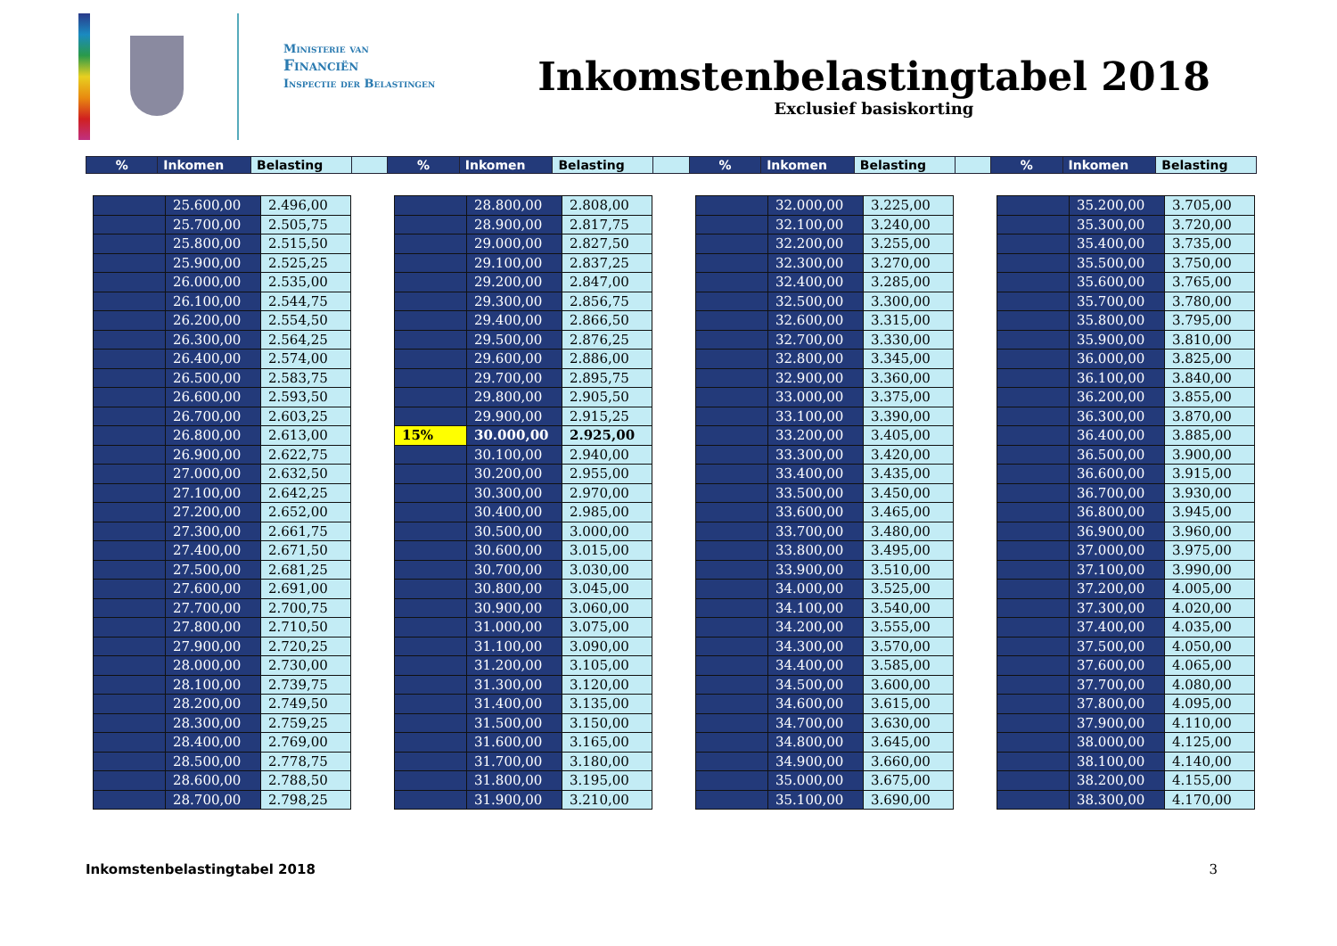Ministerie van
Financiën
Inspectie der Belastingen
Inkomstenbelastingtabel 2018
Exclusief basiskorting
| % | Inkomen | Belasting | | % | Inkomen | Belasting | | % | Inkomen | Belasting | | % | Inkomen | Belasting |
| | 25.600,00 | 2.496,00 |
| | 25.700,00 | 2.505,75 |
| | 25.800,00 | 2.515,50 |
| | 25.900,00 | 2.525,25 |
| | 26.000,00 | 2.535,00 |
| | 26.100,00 | 2.544,75 |
| | 26.200,00 | 2.554,50 |
| | 26.300,00 | 2.564,25 |
| | 26.400,00 | 2.574,00 |
| | 26.500,00 | 2.583,75 |
| | 26.600,00 | 2.593,50 |
| | 26.700,00 | 2.603,25 |
| | 26.800,00 | 2.613,00 |
| | 26.900,00 | 2.622,75 |
| | 27.000,00 | 2.632,50 |
| | 27.100,00 | 2.642,25 |
| | 27.200,00 | 2.652,00 |
| | 27.300,00 | 2.661,75 |
| | 27.400,00 | 2.671,50 |
| | 27.500,00 | 2.681,25 |
| | 27.600,00 | 2.691,00 |
| | 27.700,00 | 2.700,75 |
| | 27.800,00 | 2.710,50 |
| | 27.900,00 | 2.720,25 |
| | 28.000,00 | 2.730,00 |
| | 28.100,00 | 2.739,75 |
| | 28.200,00 | 2.749,50 |
| | 28.300,00 | 2.759,25 |
| | 28.400,00 | 2.769,00 |
| | 28.500,00 | 2.778,75 |
| | 28.600,00 | 2.788,50 |
| | 28.700,00 | 2.798,25 |
| | 28.800,00 | 2.808,00 |
| | 28.900,00 | 2.817,75 |
| | 29.000,00 | 2.827,50 |
| | 29.100,00 | 2.837,25 |
| | 29.200,00 | 2.847,00 |
| | 29.300,00 | 2.856,75 |
| | 29.400,00 | 2.866,50 |
| | 29.500,00 | 2.876,25 |
| | 29.600,00 | 2.886,00 |
| | 29.700,00 | 2.895,75 |
| | 29.800,00 | 2.905,50 |
| | 29.900,00 | 2.915,25 |
| 15% | 30.000,00 | 2.925,00 |
| | 30.100,00 | 2.940,00 |
| | 30.200,00 | 2.955,00 |
| | 30.300,00 | 2.970,00 |
| | 30.400,00 | 2.985,00 |
| | 30.500,00 | 3.000,00 |
| | 30.600,00 | 3.015,00 |
| | 30.700,00 | 3.030,00 |
| | 30.800,00 | 3.045,00 |
| | 30.900,00 | 3.060,00 |
| | 31.000,00 | 3.075,00 |
| | 31.100,00 | 3.090,00 |
| | 31.200,00 | 3.105,00 |
| | 31.300,00 | 3.120,00 |
| | 31.400,00 | 3.135,00 |
| | 31.500,00 | 3.150,00 |
| | 31.600,00 | 3.165,00 |
| | 31.700,00 | 3.180,00 |
| | 31.800,00 | 3.195,00 |
| | 31.900,00 | 3.210,00 |
| | 32.000,00 | 3.225,00 |
| | 32.100,00 | 3.240,00 |
| | 32.200,00 | 3.255,00 |
| | 32.300,00 | 3.270,00 |
| | 32.400,00 | 3.285,00 |
| | 32.500,00 | 3.300,00 |
| | 32.600,00 | 3.315,00 |
| | 32.700,00 | 3.330,00 |
| | 32.800,00 | 3.345,00 |
| | 32.900,00 | 3.360,00 |
| | 33.000,00 | 3.375,00 |
| | 33.100,00 | 3.390,00 |
| | 33.200,00 | 3.405,00 |
| | 33.300,00 | 3.420,00 |
| | 33.400,00 | 3.435,00 |
| | 33.500,00 | 3.450,00 |
| | 33.600,00 | 3.465,00 |
| | 33.700,00 | 3.480,00 |
| | 33.800,00 | 3.495,00 |
| | 33.900,00 | 3.510,00 |
| | 34.000,00 | 3.525,00 |
| | 34.100,00 | 3.540,00 |
| | 34.200,00 | 3.555,00 |
| | 34.300,00 | 3.570,00 |
| | 34.400,00 | 3.585,00 |
| | 34.500,00 | 3.600,00 |
| | 34.600,00 | 3.615,00 |
| | 34.700,00 | 3.630,00 |
| | 34.800,00 | 3.645,00 |
| | 34.900,00 | 3.660,00 |
| | 35.000,00 | 3.675,00 |
| | 35.100,00 | 3.690,00 |
| | 35.200,00 | 3.705,00 |
| | 35.300,00 | 3.720,00 |
| | 35.400,00 | 3.735,00 |
| | 35.500,00 | 3.750,00 |
| | 35.600,00 | 3.765,00 |
| | 35.700,00 | 3.780,00 |
| | 35.800,00 | 3.795,00 |
| | 35.900,00 | 3.810,00 |
| | 36.000,00 | 3.825,00 |
| | 36.100,00 | 3.840,00 |
| | 36.200,00 | 3.855,00 |
| | 36.300,00 | 3.870,00 |
| | 36.400,00 | 3.885,00 |
| | 36.500,00 | 3.900,00 |
| | 36.600,00 | 3.915,00 |
| | 36.700,00 | 3.930,00 |
| | 36.800,00 | 3.945,00 |
| | 36.900,00 | 3.960,00 |
| | 37.000,00 | 3.975,00 |
| | 37.100,00 | 3.990,00 |
| | 37.200,00 | 4.005,00 |
| | 37.300,00 | 4.020,00 |
| | 37.400,00 | 4.035,00 |
| | 37.500,00 | 4.050,00 |
| | 37.600,00 | 4.065,00 |
| | 37.700,00 | 4.080,00 |
| | 37.800,00 | 4.095,00 |
| | 37.900,00 | 4.110,00 |
| | 38.000,00 | 4.125,00 |
| | 38.100,00 | 4.140,00 |
| | 38.200,00 | 4.155,00 |
| | 38.300,00 | 4.170,00 |
Inkomstenbelastingtabel 2018 3